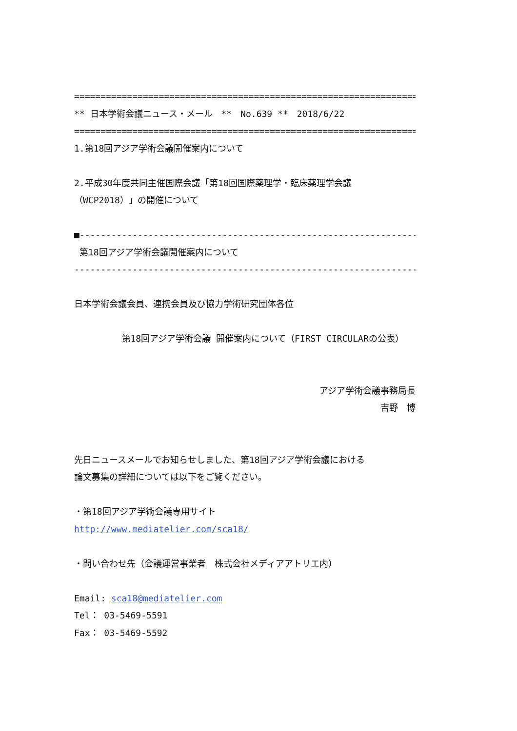=====================================================================
** 日本学術会議ニュース・メール　**　No.639 **　2018/6/22
=====================================================================
1.第18回アジア学術会議開催案内について
2.平成30年度共同主催国際会議「第18回国際薬理学・臨床薬理学会議
（WCP2018）」の開催について
■-------------------------------------------------------------------
第18回アジア学術会議開催案内について
-------------------------------------------------------------------■
日本学術会議会員、連携会員及び協力学術研究団体各位
第18回アジア学術会議 開催案内について（FIRST CIRCULARの公表）
アジア学術会議事務局長
吉野　博
先日ニュースメールでお知らせしました、第18回アジア学術会議における
論文募集の詳細については以下をご覧ください。
・第18回アジア学術会議専用サイト
http://www.mediatelier.com/sca18/
・問い合わせ先（会議運営事業者　株式会社メディアアトリエ内）
Email: sca18@mediatelier.com
Tel： 03-5469-5591
Fax： 03-5469-5592